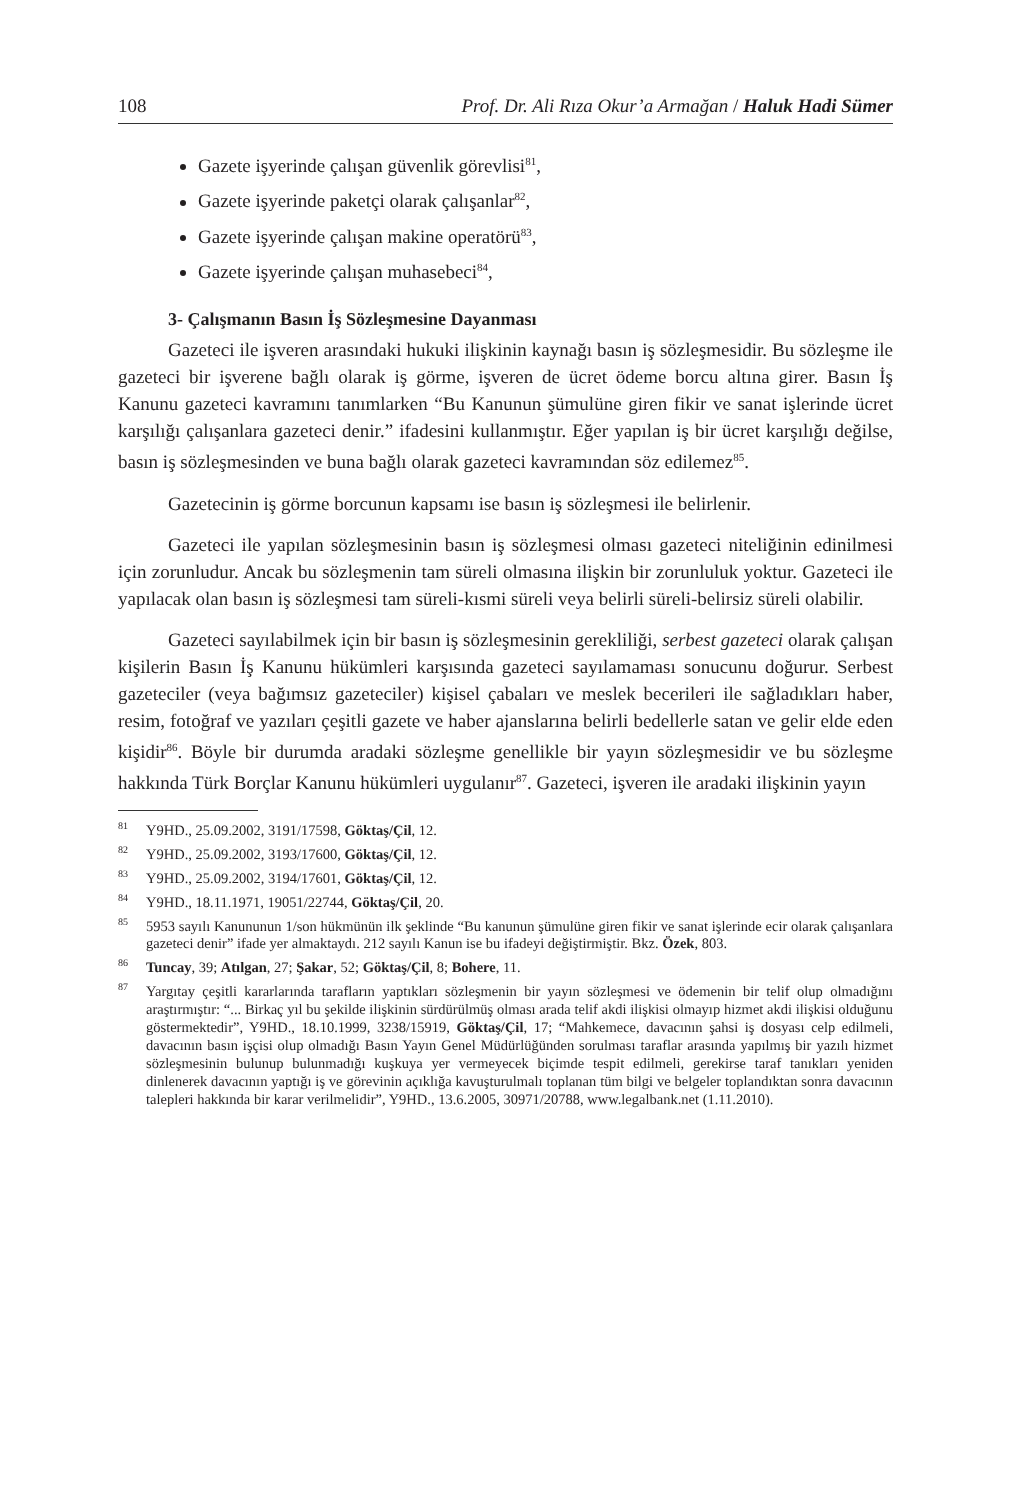108 Prof. Dr. Ali Rıza Okur’a Armağan / Haluk Hadi Sümer
Gazete işyerinde çalışan güvenlik görevlisi<sup>81</sup>,
Gazete işyerinde paketçi olarak çalışanlar<sup>82</sup>,
Gazete işyerinde çalışan makine operatörü<sup>83</sup>,
Gazete işyerinde çalışan muhasebeci<sup>84</sup>,
3- Çalışmanın Basın İş Sözleşmesine Dayanması
Gazeteci ile işveren arasındaki hukuki ilişkinin kaynağı basın iş sözleşmesidir. Bu sözleşme ile gazeteci bir işverene bağlı olarak iş görme, işveren de ücret ödeme borcu altına girer. Basın İş Kanunu gazeteci kavramını tanımlarken “Bu Kanunun şümulüne giren fikir ve sanat işlerinde ücret karşılığı çalışanlara gazeteci denir.” ifadesini kullanmıştır. Eğer yapılan iş bir ücret karşılığı değilse, basın iş sözleşmesinden ve buna bağlı olarak gazeteci kavramından söz edilemez<sup>85</sup>.
Gazetecinin iş görme borcunun kapsamı ise basın iş sözleşmesi ile belirlenir.
Gazeteci ile yapılan sözleşmesinin basın iş sözleşmesi olması gazeteci niteliğinin edinilmesi için zorunludur. Ancak bu sözleşmenin tam süreli olmasına ilişkin bir zorunluluk yoktur. Gazeteci ile yapılacak olan basın iş sözleşmesi tam süreli-kısmi süreli veya belirli süreli-belirsiz süreli olabilir.
Gazeteci sayılabilmek için bir basın iş sözleşmesinin gerekliliği, serbest gazeteci olarak çalışan kişilerin Basın İş Kanunu hükümleri karşısında gazeteci sayılamaması sonucunu doğurur. Serbest gazeteciler (veya bağımsız gazeteciler) kişisel çabaları ve meslek becerileri ile sağladıkları haber, resim, fotoğraf ve yazıları çeşitli gazete ve haber ajanslarına belirli bedellerle satan ve gelir elde eden kişidir<sup>86</sup>. Böyle bir durumda aradaki sözleşme genellikle bir yayın sözleşmesidir ve bu sözleşme hakkında Türk Borçlar Kanunu hükümleri uygulanır<sup>87</sup>. Gazeteci, işveren ile aradaki ilişkinin yayın
<sup>81</sup>Y9HD., 25.09.2002, 3191/17598, Göktaş/Çil, 12.
<sup>82</sup>Y9HD., 25.09.2002, 3193/17600, Göktaş/Çil, 12.
<sup>83</sup>Y9HD., 25.09.2002, 3194/17601, Göktaş/Çil, 12.
<sup>84</sup>Y9HD., 18.11.1971, 19051/22744, Göktaş/Çil, 20.
<sup>85</sup> 5953 sayılı Kanununun 1/son hükmünün ilk şeklinde “Bu kanunun şümulüne giren fikir ve sanat işlerinde ecir olarak çalışanlara gazeteci denir” ifade yer almaktaydı. 212 sayılı Kanun ise bu ifadeyi değiştirmiştir. Bkz. Özek, 803.
<sup>86</sup> Tuncay, 39; Atılgan, 27; Şakar, 52; Göktaş/Çil, 8; Bohere, 11.
<sup>87</sup> Yargıtay çeşitli kararlarında tarafların yaptıkları sözleşmenin bir yayın sözleşmesi ve ödemenin bir telif olup olmadığını araştırmıştır: “... Birkaç yıl bu şekilde ilişkinin sürdürülmüş olması arada telif akdi ilişkisi olmayıp hizmet akdi ilişkisi olduğunu göstermektedir”, Y9HD., 18.10.1999, 3238/15919, Göktaş/Çil, 17; “Mahkemece, davacının şahsi iş dosyası celp edilmeli, davacının basın işçisi olup olmadığı Basın Yayın Genel Müdürlüğünden sorulması taraflar arasında yapılmış bir yazılı hizmet sözleşmesinin bulunup bulunmadığı kuşkuya yer vermeyecek biçimde tespit edilmeli, gerekirse taraf tanıkları yeniden dinlenerek davacının yaptığı iş ve görevinin açıklığa kavuşturulmalı toplanan tüm bilgi ve belgeler toplandıktan sonra davacının talepleri hakkında bir karar verilmelidir”, Y9HD., 13.6.2005, 30971/20788, www.legalbank.net (1.11.2010).